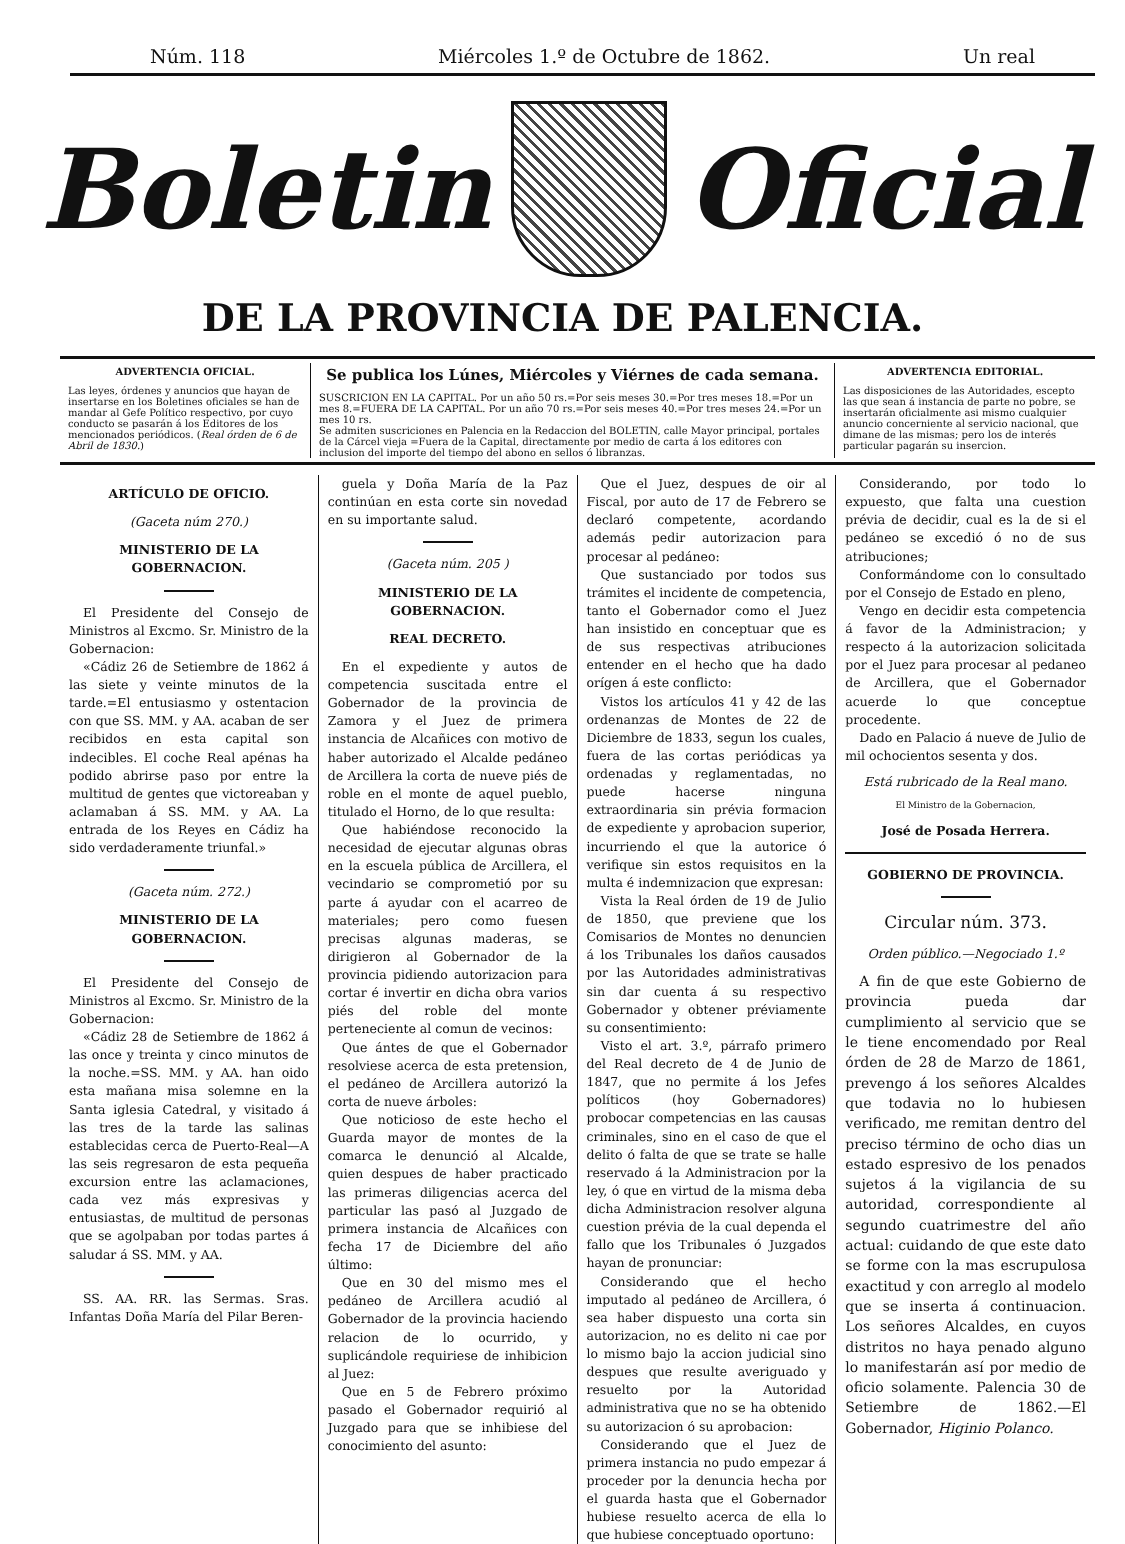Núm. 118 Miércoles 1.º de Octubre de 1862. Un real
Boletin Oficial
DE LA PROVINCIA DE PALENCIA.
ADVERTENCIA OFICIAL.
Las leyes, órdenes y anuncios que hayan de insertarse en los Boletines oficiales se han de mandar al Gefe Político respectivo, por cuyo conducto se pasarán á los Editores de los mencionados periódicos. (Real órden de 6 de Abril de 1830.)
Se publica los Lúnes, Miércoles y Viérnes de cada semana.
SUSCRICION EN LA CAPITAL. Por un año 50 rs.=Por seis meses 30.=Por tres meses 18.=Por un mes 8.=FUERA DE LA CAPITAL. Por un año 70 rs.=Por seis meses 40.=Por tres meses 24.=Por un mes 10 rs.
Se admiten suscriciones en Palencia en la Redaccion del BOLETIN, calle Mayor principal, portales de la Cárcel vieja =Fuera de la Capital, directamente por medio de carta á los editores con inclusion del importe del tiempo del abono en sellos ó libranzas.
ADVERTENCIA EDITORIAL.
Las disposiciones de las Autoridades, escepto las que sean á instancia de parte no pobre, se insertarán oficialmente asi mismo cualquier anuncio concerniente al servicio nacional, que dimane de las mismas; pero los de interés particular pagarán su insercion.
ARTÍCULO DE OFICIO.
(Gaceta núm 270.)
MINISTERIO DE LA GOBERNACION.
El Presidente del Consejo de Ministros al Excmo. Sr. Ministro de la Gobernacion:
«Cádiz 26 de Setiembre de 1862 á las siete y veinte minutos de la tarde.=El entusiasmo y ostentacion con que SS. MM. y AA. acaban de ser recibidos en esta capital son indecibles. El coche Real apénas ha podido abrirse paso por entre la multitud de gentes que victoreaban y aclamaban á SS. MM. y AA. La entrada de los Reyes en Cádiz ha sido verdaderamente triunfal.»
(Gaceta núm. 272.)
MINISTERIO DE LA GOBERNACION.
El Presidente del Consejo de Ministros al Excmo. Sr. Ministro de la Gobernacion:
«Cádiz 28 de Setiembre de 1862 á las once y treinta y cinco minutos de la noche.=SS. MM. y AA. han oido esta mañana misa solemne en la Santa iglesia Catedral, y visitado á las tres de la tarde las salinas establecidas cerca de Puerto-Real—A las seis regresaron de esta pequeña excursion entre las aclamaciones, cada vez más expresivas y entusiastas, de multitud de personas que se agolpaban por todas partes á saludar á SS. MM. y AA.
SS. AA. RR. las Sermas. Sras. Infantas Doña María del Pilar Beren-
guela y Doña María de la Paz continúan en esta corte sin novedad en su importante salud.
(Gaceta núm. 205 )
MINISTERIO DE LA GOBERNACION.
REAL DECRETO.
En el expediente y autos de competencia suscitada entre el Gobernador de la provincia de Zamora y el Juez de primera instancia de Alcañices con motivo de haber autorizado el Alcalde pedáneo de Arcillera la corta de nueve piés de roble en el monte de aquel pueblo, titulado el Horno, de lo que resulta:
Que habiéndose reconocido la necesidad de ejecutar algunas obras en la escuela pública de Arcillera, el vecindario se comprometió por su parte á ayudar con el acarreo de materiales; pero como fuesen precisas algunas maderas, se dirigieron al Gobernador de la provincia pidiendo autorizacion para cortar é invertir en dicha obra varios piés del roble del monte perteneciente al comun de vecinos:
Que ántes de que el Gobernador resolviese acerca de esta pretension, el pedáneo de Arcillera autorizó la corta de nueve árboles:
Que noticioso de este hecho el Guarda mayor de montes de la comarca le denunció al Alcalde, quien despues de haber practicado las primeras diligencias acerca del particular las pasó al Juzgado de primera instancia de Alcañices con fecha 17 de Diciembre del año último:
Que en 30 del mismo mes el pedáneo de Arcillera acudió al Gobernador de la provincia haciendo relacion de lo ocurrido, y suplicándole requiriese de inhibicion al Juez:
Que en 5 de Febrero próximo pasado el Gobernador requirió al Juzgado para que se inhibiese del conocimiento del asunto:
Que el Juez, despues de oir al Fiscal, por auto de 17 de Febrero se declaró competente, acordando además pedir autorizacion para procesar al pedáneo:
Que sustanciado por todos sus trámites el incidente de competencia, tanto el Gobernador como el Juez han insistido en conceptuar que es de sus respectivas atribuciones entender en el hecho que ha dado orígen á este conflicto:
Vistos los artículos 41 y 42 de las ordenanzas de Montes de 22 de Diciembre de 1833, segun los cuales, fuera de las cortas periódicas ya ordenadas y reglamentadas, no puede hacerse ninguna extraordinaria sin prévia formacion de expediente y aprobacion superior, incurriendo el que la autorice ó verifique sin estos requisitos en la multa é indemnizacion que expresan:
Vista la Real órden de 19 de Julio de 1850, que previene que los Comisarios de Montes no denuncien á los Tribunales los daños causados por las Autoridades administrativas sin dar cuenta á su respectivo Gobernador y obtener préviamente su consentimiento:
Visto el art. 3.º, párrafo primero del Real decreto de 4 de Junio de 1847, que no permite á los Jefes políticos (hoy Gobernadores) probocar competencias en las causas criminales, sino en el caso de que el delito ó falta de que se trate se halle reservado á la Administracion por la ley, ó que en virtud de la misma deba dicha Administracion resolver alguna cuestion prévia de la cual dependa el fallo que los Tribunales ó Juzgados hayan de pronunciar:
Considerando que el hecho imputado al pedáneo de Arcillera, ó sea haber dispuesto una corta sin autorizacion, no es delito ni cae por lo mismo bajo la accion judicial sino despues que resulte averiguado y resuelto por la Autoridad administrativa que no se ha obtenido su autorizacion ó su aprobacion:
Considerando que el Juez de primera instancia no pudo empezar á proceder por la denuncia hecha por el guarda hasta que el Gobernador hubiese resuelto acerca de ella lo que hubiese conceptuado oportuno:
Considerando, por todo lo expuesto, que falta una cuestion prévia de decidir, cual es la de si el pedáneo se excedió ó no de sus atribuciones;
Conformándome con lo consultado por el Consejo de Estado en pleno,
Vengo en decidir esta competencia á favor de la Administracion; y respecto á la autorizacion solicitada por el Juez para procesar al pedaneo de Arcillera, que el Gobernador acuerde lo que conceptue procedente.
Dado en Palacio á nueve de Julio de mil ochocientos sesenta y dos.
Está rubricado de la Real mano.
El Ministro de la Gobernacion,
José de Posada Herrera.
GOBIERNO DE PROVINCIA.
Circular núm. 373.
Orden público.—Negociado 1.º
A fin de que este Gobierno de provincia pueda dar cumplimiento al servicio que se le tiene encomendado por Real órden de 28 de Marzo de 1861, prevengo á los señores Alcaldes que todavia no lo hubiesen verificado, me remitan dentro del preciso término de ocho dias un estado espresivo de los penados sujetos á la vigilancia de su autoridad, correspondiente al segundo cuatrimestre del año actual: cuidando de que este dato se forme con la mas escrupulosa exactitud y con arreglo al modelo que se inserta á continuacion. Los señores Alcaldes, en cuyos distritos no haya penado alguno lo manifestarán así por medio de oficio solamente. Palencia 30 de Setiembre de 1862.—El Gobernador, Higinio Polanco.